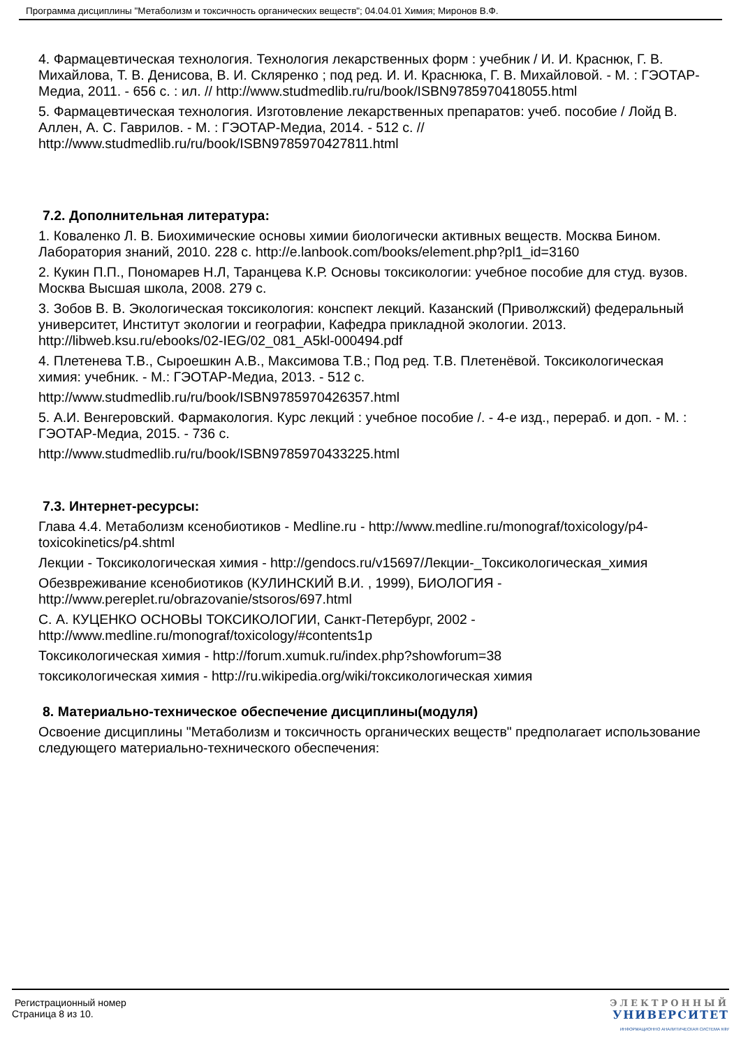Программа дисциплины "Метаболизм и токсичность органических веществ"; 04.04.01 Химия; Миронов В.Ф.
4. Фармацевтическая технология. Технология лекарственных форм : учебник / И. И. Краснюк, Г. В. Михайлова, Т. В. Денисова, В. И. Скляренко ; под ред. И. И. Краснюка, Г. В. Михайловой. - М. : ГЭОТАР-Медиа, 2011. - 656 с. : ил. // http://www.studmedlib.ru/ru/book/ISBN9785970418055.html
5. Фармацевтическая технология. Изготовление лекарственных препаратов: учеб. пособие / Лойд В. Аллен, А. С. Гаврилов. - М. : ГЭОТАР-Медиа, 2014. - 512 с. // http://www.studmedlib.ru/ru/book/ISBN9785970427811.html
7.2. Дополнительная литература:
1. Коваленко Л. В. Биохимические основы химии биологически активных веществ. Москва Бином. Лаборатория знаний, 2010. 228 с. http://e.lanbook.com/books/element.php?pl1_id=3160
2. Кукин П.П., Пономарев Н.Л, Таранцева К.Р. Основы токсикологии: учебное пособие для студ. вузов. Москва Высшая школа, 2008. 279 с.
3. Зобов В. В. Экологическая токсикология: конспект лекций. Казанский (Приволжский) федеральный университет, Институт экологии и географии, Кафедра прикладной экологии. 2013. http://libweb.ksu.ru/ebooks/02-IEG/02_081_A5kl-000494.pdf
4. Плетенева Т.В., Сыроешкин А.В., Максимова Т.В.; Под ред. Т.В. Плетенёвой. Токсикологическая химия: учебник. - М.: ГЭОТАР-Медиа, 2013. - 512 с.
http://www.studmedlib.ru/ru/book/ISBN9785970426357.html
5. А.И. Венгеровский. Фармакология. Курс лекций : учебное пособие /. - 4-е изд., перераб. и доп. - М. : ГЭОТАР-Медиа, 2015. - 736 с.
http://www.studmedlib.ru/ru/book/ISBN9785970433225.html
7.3. Интернет-ресурсы:
Глава 4.4. Метаболизм ксенобиотиков - Medline.ru - http://www.medline.ru/monograf/toxicology/p4-toxicokinetics/p4.shtml
Лекции - Токсикологическая химия - http://gendocs.ru/v15697/Лекции-_Токсикологическая_химия
Обезвреживание ксенобиотиков (КУЛИНСКИЙ В.И. , 1999), БИОЛОГИЯ - http://www.pereplet.ru/obrazovanie/stsoros/697.html
С. А. КУЦЕНКО ОСНОВЫ ТОКСИКОЛОГИИ, Санкт-Петербург, 2002 - http://www.medline.ru/monograf/toxicology/#contents1p
Токсикологическая химия - http://forum.xumuk.ru/index.php?showforum=38
токсикологическая химия - http://ru.wikipedia.org/wiki/токсикологическая химия
8. Материально-техническое обеспечение дисциплины(модуля)
Освоение дисциплины "Метаболизм и токсичность органических веществ" предполагает использование следующего материально-технического обеспечения:
Регистрационный номер
Страница 8 из 10.
ЭЛЕКТРОННЫЙ
УНИВЕРСИТЕТ
ИНФОРМАЦИОННО АНАЛИТИЧЕСКАЯ СИСТЕМА КФУ